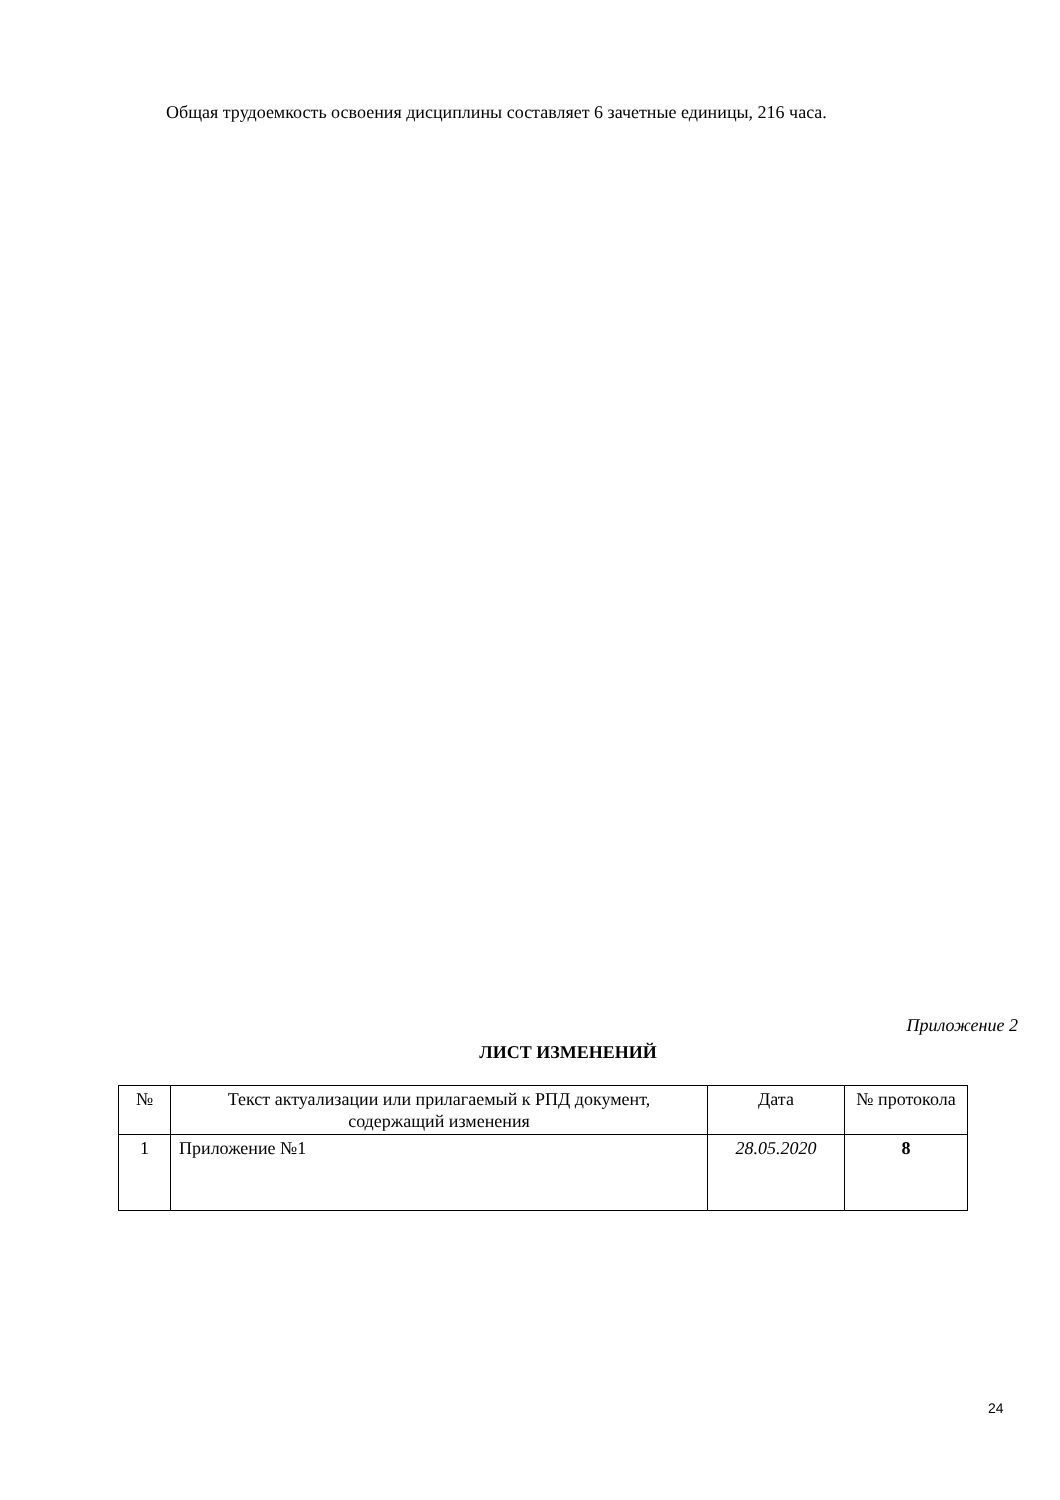Общая трудоемкость освоения дисциплины составляет 6 зачетные единицы, 216 часа.
Приложение 2
ЛИСТ ИЗМЕНЕНИЙ
| № | Текст актуализации или прилагаемый к РПД документ, содержащий изменения | Дата | № протокола |
| 1 | Приложение №1 | 28.05.2020 | 8 |
24